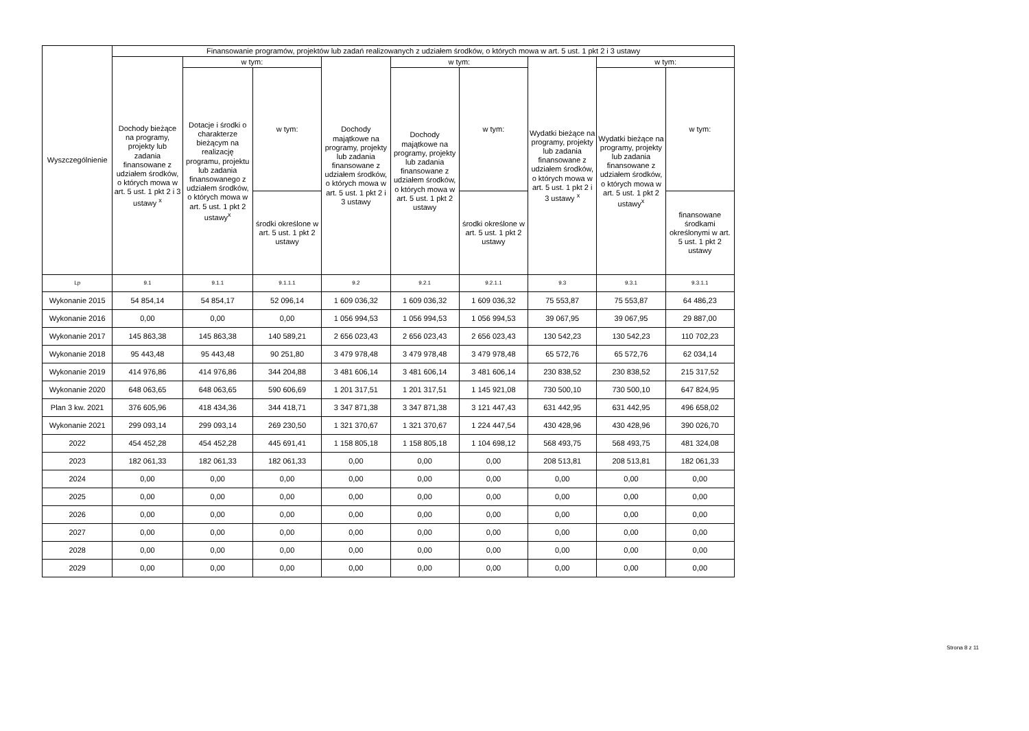| Wyszczególnienie | Finansowanie programów, projektów lub zadań realizowanych z udziałem środków, o których mowa w art. 5 ust. 1 pkt 2 i 3 ustawy | | | | | | | | |
| --- | --- | --- | --- | --- | --- | --- | --- | --- | --- |
| | Dochody bieżące na programy, projekty lub zadania finansowane z udziałem środków, o których mowa w art. 5 ust. 1 pkt 2 i 3 ustawy <sup>x</sup> | w tym: | | Dochody majątkowe na programy, projekty lub zadania finansowane z udziałem środków, o których mowa w art. 5 ust. 1 pkt 2 i 3 ustawy | w tym: | | Wydatki bieżące na programy, projekty lub zadania finansowane z udziałem środków, o których mowa w art. 5 ust. 1 pkt 2 i 3 ustawy <sup>x</sup> | w tym: | |
| | | Dotacje i środki o charakterze bieżącym na realizację programu, projektu lub zadania finansowanego z udziałem środków, o których mowa w art. 5 ust. 1 pkt 2 ustawy<sup>x</sup> | w tym: | | Dochody majątkowe na programy, projekty lub zadania finansowane z udziałem środków, o których mowa w art. 5 ust. 1 pkt 2 ustawy | w tym: | | Wydatki bieżące na programy, projekty lub zadania finansowane z udziałem środków, o których mowa w art. 5 ust. 1 pkt 2 ustawy<sup>x</sup> | w tym: |
| | | | środki określone w art. 5 ust. 1 pkt 2 ustawy | | | środki określone w art. 5 ust. 1 pkt 2 ustawy | | | finansowane środkami określonymi w art. 5 ust. 1 pkt 2 ustawy |
| Lp | 9.1 | 9.1.1 | 9.1.1.1 | 9.2 | 9.2.1 | 9.2.1.1 | 9.3 | 9.3.1 | 9.3.1.1 |
| Wykonanie 2015 | 54 854,14 | 54 854,17 | 52 096,14 | 1 609 036,32 | 1 609 036,32 | 1 609 036,32 | 75 553,87 | 75 553,87 | 64 486,23 |
| Wykonanie 2016 | 0,00 | 0,00 | 0,00 | 1 056 994,53 | 1 056 994,53 | 1 056 994,53 | 39 067,95 | 39 067,95 | 29 887,00 |
| Wykonanie 2017 | 145 863,38 | 145 863,38 | 140 589,21 | 2 656 023,43 | 2 656 023,43 | 2 656 023,43 | 130 542,23 | 130 542,23 | 110 702,23 |
| Wykonanie 2018 | 95 443,48 | 95 443,48 | 90 251,80 | 3 479 978,48 | 3 479 978,48 | 3 479 978,48 | 65 572,76 | 65 572,76 | 62 034,14 |
| Wykonanie 2019 | 414 976,86 | 414 976,86 | 344 204,88 | 3 481 606,14 | 3 481 606,14 | 3 481 606,14 | 230 838,52 | 230 838,52 | 215 317,52 |
| Wykonanie 2020 | 648 063,65 | 648 063,65 | 590 606,69 | 1 201 317,51 | 1 201 317,51 | 1 145 921,08 | 730 500,10 | 730 500,10 | 647 824,95 |
| Plan 3 kw. 2021 | 376 605,96 | 418 434,36 | 344 418,71 | 3 347 871,38 | 3 347 871,38 | 3 121 447,43 | 631 442,95 | 631 442,95 | 496 658,02 |
| Wykonanie 2021 | 299 093,14 | 299 093,14 | 269 230,50 | 1 321 370,67 | 1 321 370,67 | 1 224 447,54 | 430 428,96 | 430 428,96 | 390 026,70 |
| 2022 | 454 452,28 | 454 452,28 | 445 691,41 | 1 158 805,18 | 1 158 805,18 | 1 104 698,12 | 568 493,75 | 568 493,75 | 481 324,08 |
| 2023 | 182 061,33 | 182 061,33 | 182 061,33 | 0,00 | 0,00 | 0,00 | 208 513,81 | 208 513,81 | 182 061,33 |
| 2024 | 0,00 | 0,00 | 0,00 | 0,00 | 0,00 | 0,00 | 0,00 | 0,00 | 0,00 |
| 2025 | 0,00 | 0,00 | 0,00 | 0,00 | 0,00 | 0,00 | 0,00 | 0,00 | 0,00 |
| 2026 | 0,00 | 0,00 | 0,00 | 0,00 | 0,00 | 0,00 | 0,00 | 0,00 | 0,00 |
| 2027 | 0,00 | 0,00 | 0,00 | 0,00 | 0,00 | 0,00 | 0,00 | 0,00 | 0,00 |
| 2028 | 0,00 | 0,00 | 0,00 | 0,00 | 0,00 | 0,00 | 0,00 | 0,00 | 0,00 |
| 2029 | 0,00 | 0,00 | 0,00 | 0,00 | 0,00 | 0,00 | 0,00 | 0,00 | 0,00 |
Strona 8 z 11